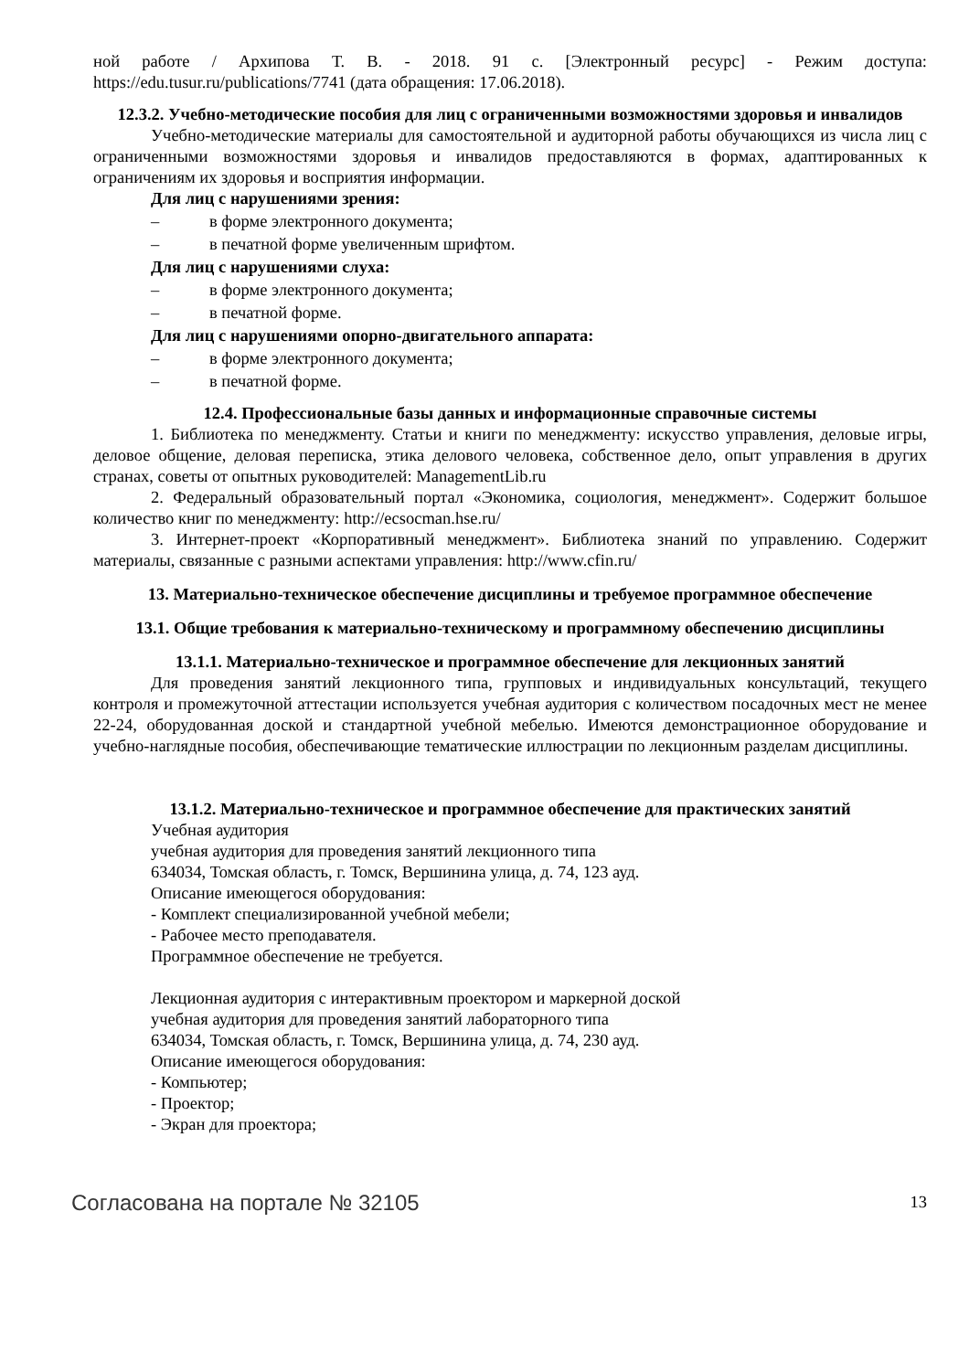ной работе / Архипова Т. В. - 2018. 91 с. [Электронный ресурс] - Режим доступа: https://edu.tusur.ru/publications/7741 (дата обращения: 17.06.2018).
12.3.2. Учебно-методические пособия для лиц с ограниченными возможностями здоровья и инвалидов
Учебно-методические материалы для самостоятельной и аудиторной работы обучающихся из числа лиц с ограниченными возможностями здоровья и инвалидов предоставляются в формах, адаптированных к ограничениям их здоровья и восприятия информации.
Для лиц с нарушениями зрения:
– в форме электронного документа;
– в печатной форме увеличенным шрифтом.
Для лиц с нарушениями слуха:
– в форме электронного документа;
– в печатной форме.
Для лиц с нарушениями опорно-двигательного аппарата:
– в форме электронного документа;
– в печатной форме.
12.4. Профессиональные базы данных и информационные справочные системы
1. Библиотека по менеджменту. Статьи и книги по менеджменту: искусство управления, деловые игры, деловое общение, деловая переписка, этика делового человека, собственное дело, опыт управления в других странах, советы от опытных руководителей: ManagementLib.ru
2. Федеральный образовательный портал «Экономика, социология, менеджмент». Содержит большое количество книг по менеджменту: http://ecsocman.hse.ru/
3. Интернет-проект «Корпоративный менеджмент». Библиотека знаний по управлению. Содержит материалы, связанные с разными аспектами управления: http://www.cfin.ru/
13. Материально-техническое обеспечение дисциплины и требуемое программное обеспечение
13.1. Общие требования к материально-техническому и программному обеспечению дисциплины
13.1.1. Материально-техническое и программное обеспечение для лекционных занятий
Для проведения занятий лекционного типа, групповых и индивидуальных консультаций, текущего контроля и промежуточной аттестации используется учебная аудитория с количеством посадочных мест не менее 22-24, оборудованная доской и стандартной учебной мебелью. Имеются демонстрационное оборудование и учебно-наглядные пособия, обеспечивающие тематические иллюстрации по лекционным разделам дисциплины.
13.1.2. Материально-техническое и программное обеспечение для практических занятий
Учебная аудитория
учебная аудитория для проведения занятий лекционного типа
634034, Томская область, г. Томск, Вершинина улица, д. 74, 123 ауд.
Описание имеющегося оборудования:
- Комплект специализированной учебной мебели;
- Рабочее место преподавателя.
Программное обеспечение не требуется.
Лекционная аудитория с интерактивным проектором и маркерной доской
учебная аудитория для проведения занятий лабораторного типа
634034, Томская область, г. Томск, Вершинина улица, д. 74, 230 ауд.
Описание имеющегося оборудования:
- Компьютер;
- Проектор;
- Экран для проектора;
Согласована на портале № 32105 13